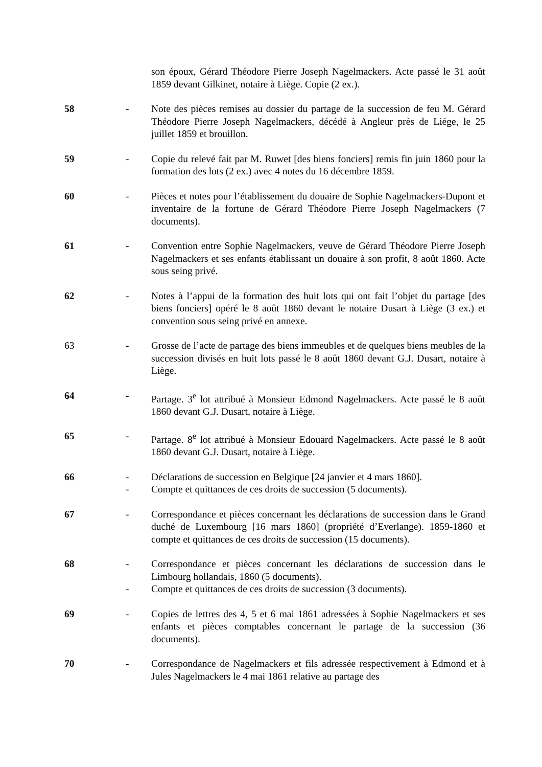son époux, Gérard Théodore Pierre Joseph Nagelmackers. Acte passé le 31 août 1859 devant Gilkinet, notaire à Liège. Copie (2 ex.).
58 - Note des pièces remises au dossier du partage de la succession de feu M. Gérard Théodore Pierre Joseph Nagelmackers, décédé à Angleur près de Liége, le 25 juillet 1859 et brouillon.
59 - Copie du relevé fait par M. Ruwet [des biens fonciers] remis fin juin 1860 pour la formation des lots (2 ex.) avec 4 notes du 16 décembre 1859.
60 - Pièces et notes pour l’établissement du douaire de Sophie Nagelmackers-Dupont et inventaire de la fortune de Gérard Théodore Pierre Joseph Nagelmackers (7 documents).
61 - Convention entre Sophie Nagelmackers, veuve de Gérard Théodore Pierre Joseph Nagelmackers et ses enfants établissant un douaire à son profit, 8 août 1860. Acte sous seing privé.
62 - Notes à l’appui de la formation des huit lots qui ont fait l’objet du partage [des biens fonciers] opéré le 8 août 1860 devant le notaire Dusart à Liège (3 ex.) et convention sous seing privé en annexe.
63 - Grosse de l’acte de partage des biens immeubles et de quelques biens meubles de la succession divisés en huit lots passé le 8 août 1860 devant G.J. Dusart, notaire à Liège.
64 - Partage. 3<sup>e</sup> lot attribué à Monsieur Edmond Nagelmackers. Acte passé le 8 août 1860 devant G.J. Dusart, notaire à Liège.
65 - Partage. 8<sup>e</sup> lot attribué à Monsieur Edouard Nagelmackers. Acte passé le 8 août 1860 devant G.J. Dusart, notaire à Liège.
66 - Déclarations de succession en Belgique [24 janvier et 4 mars 1860].
- Compte et quittances de ces droits de succession (5 documents).
67 - Correspondance et pièces concernant les déclarations de succession dans le Grand duché de Luxembourg [16 mars 1860] (propriété d’Everlange). 1859-1860 et compte et quittances de ces droits de succession (15 documents).
68 - Correspondance et pièces concernant les déclarations de succession dans le Limbourg hollandais, 1860 (5 documents).
- Compte et quittances de ces droits de succession (3 documents).
69 - Copies de lettres des 4, 5 et 6 mai 1861 adressées à Sophie Nagelmackers et ses enfants et pièces comptables concernant le partage de la succession (36 documents).
70 - Correspondance de Nagelmackers et fils adressée respectivement à Edmond et à Jules Nagelmackers le 4 mai 1861 relative au partage des